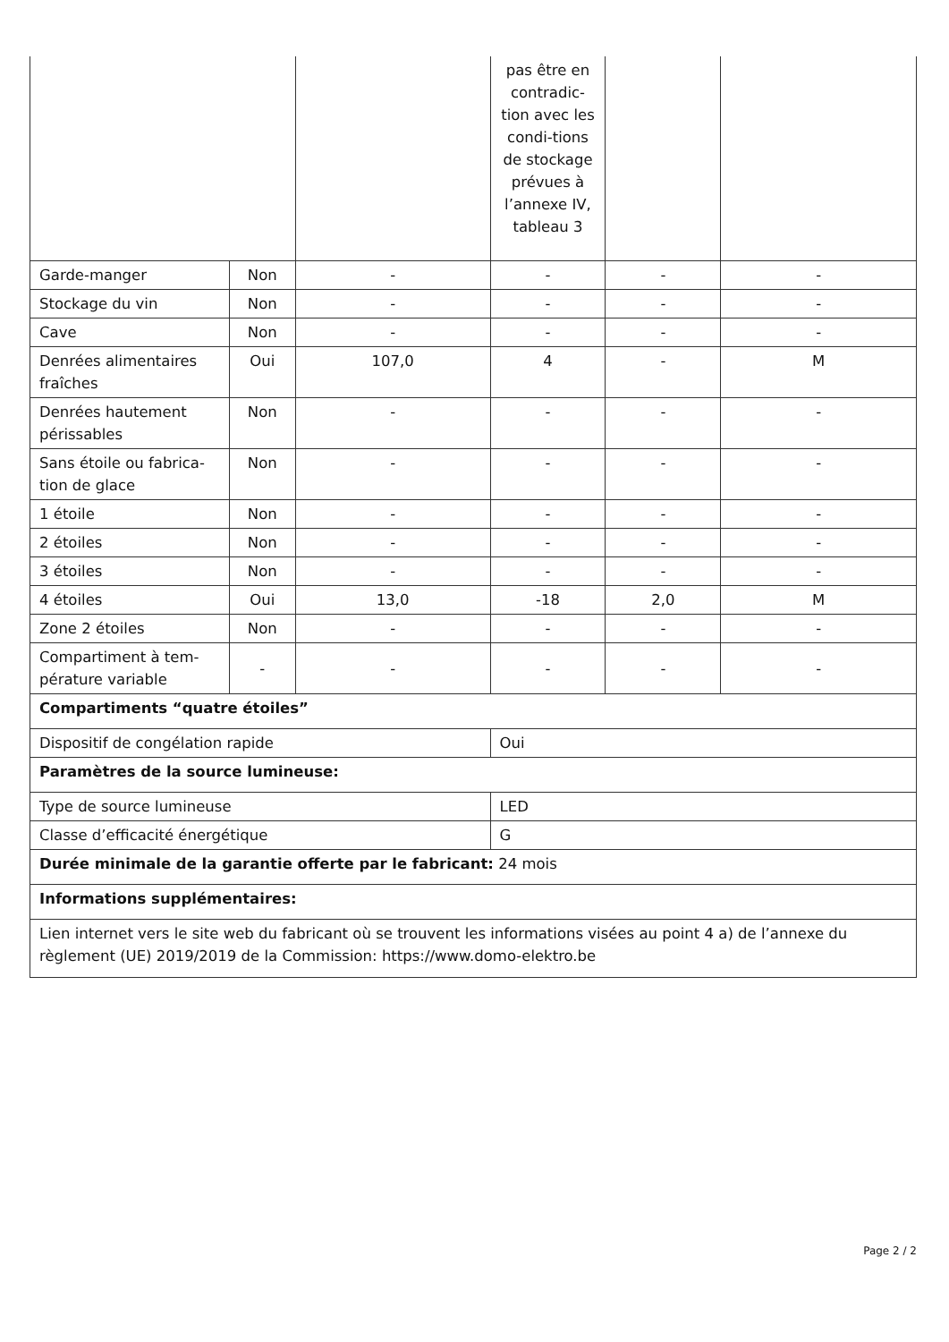| | | | pas être en contradic-tion avec les condi-tions de stockage prévues à l’annexe IV, tableau 3 | | |
| Garde-manger | Non | - | - | - | - |
| Stockage du vin | Non | - | - | - | - |
| Cave | Non | - | - | - | - |
| Denrées alimentaires fraîches | Oui | 107,0 | 4 | - | M |
| Denrées hautement périssables | Non | - | - | - | - |
| Sans étoile ou fabrica-tion de glace | Non | - | - | - | - |
| 1 étoile | Non | - | - | - | - |
| 2 étoiles | Non | - | - | - | - |
| 3 étoiles | Non | - | - | - | - |
| 4 étoiles | Oui | 13,0 | -18 | 2,0 | M |
| Zone 2 étoiles | Non | - | - | - | - |
| Compartiment à tem-pérature variable | - | - | - | - | - |
| Compartiments “quatre étoiles” | | | | | |
| Dispositif de congélation rapide | | | Oui | | |
| Paramètres de la source lumineuse: | | | | | |
| Type de source lumineuse | | | LED | | |
| Classe d’efficacité énergétique | | | G | | |
| Durée minimale de la garantie offerte par le fabricant: 24 mois | | | | | |
| Informations supplémentaires: | | | | | |
| Lien internet vers le site web du fabricant où se trouvent les informations visées au point 4 a) de l’annexe du règlement (UE) 2019/2019 de la Commission: https://www.domo-elektro.be | | | | | |
Page 2 / 2